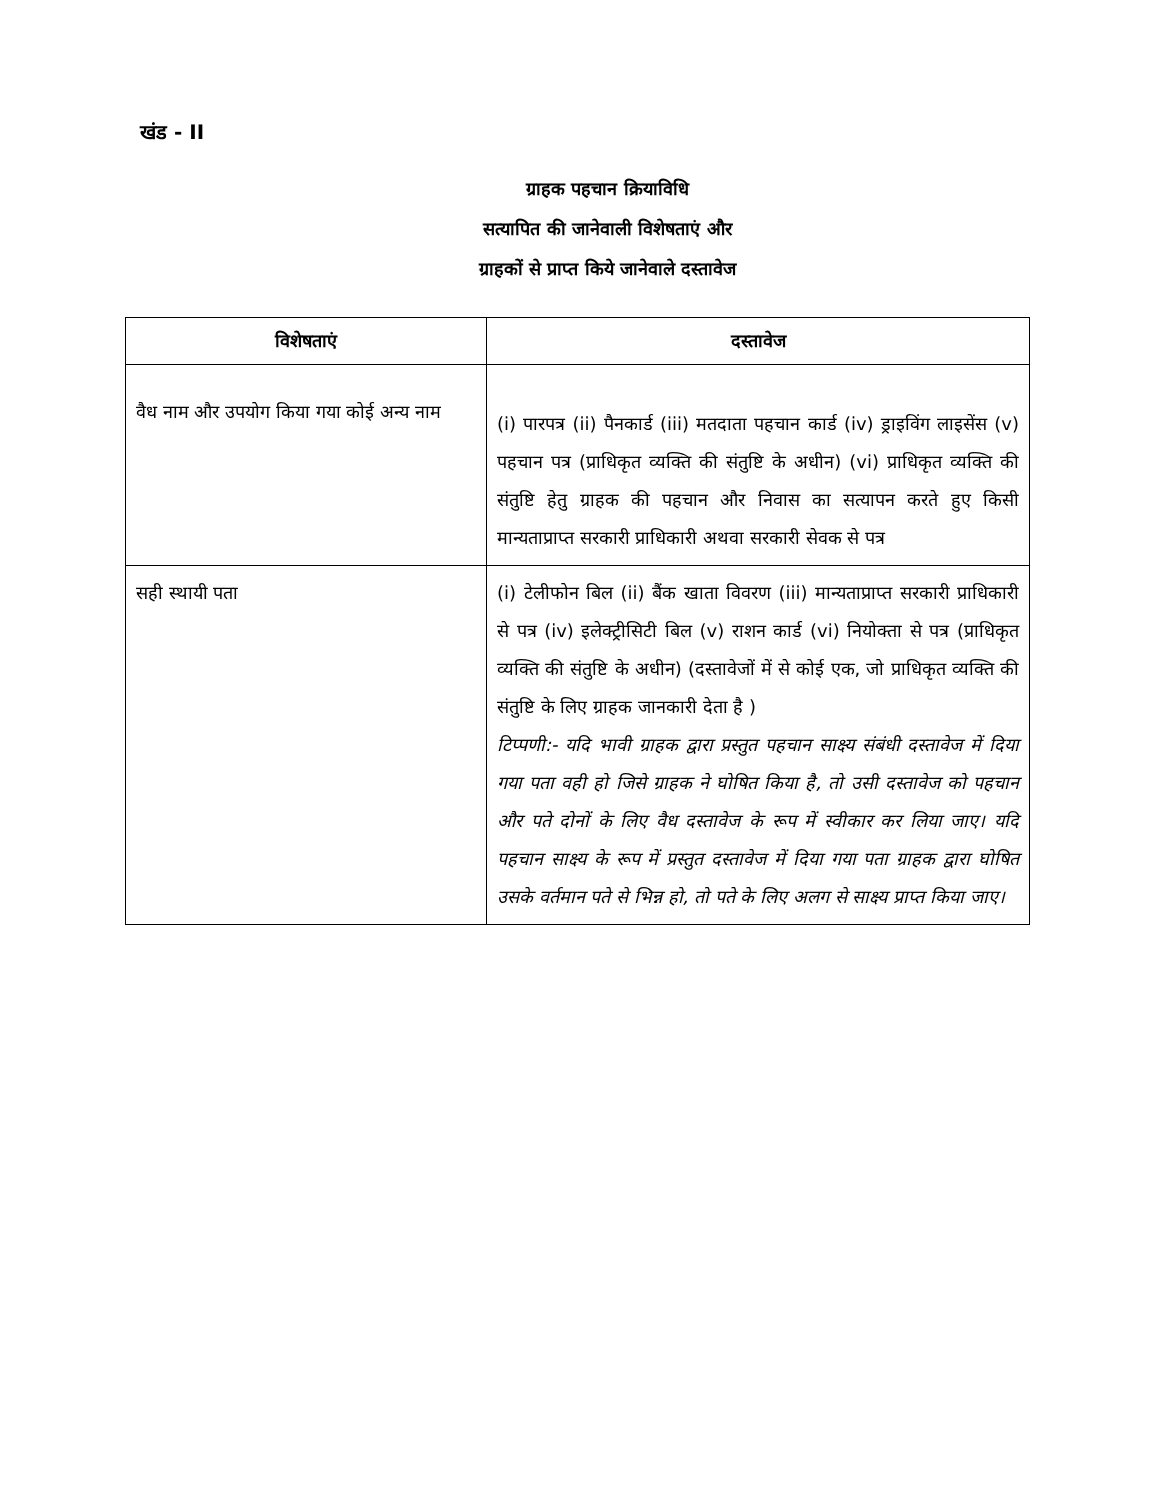खंड - II
ग्राहक पहचान क्रियाविधि
सत्यापित की जानेवाली विशेषताएं और
ग्राहकों से प्राप्त किये जानेवाले दस्तावेज
| विशेषताएं | दस्तावेज |
| --- | --- |
| वैध नाम और उपयोग किया गया कोई अन्य नाम | (i) पारपत्र (ii) पैनकार्ड (iii) मतदाता पहचान कार्ड (iv) ड्राइविंग लाइसेंस (v) पहचान पत्र (प्राधिकृत व्यक्ति की संतुष्टि के अधीन) (vi) प्राधिकृत व्यक्ति की संतुष्टि हेतु ग्राहक की पहचान और निवास का सत्यापन करते हुए किसी मान्यताप्राप्त सरकारी प्राधिकारी अथवा सरकारी सेवक से पत्र |
| सही स्थायी पता | (i) टेलीफोन बिल (ii) बैंक खाता विवरण (iii) मान्यताप्राप्त सरकारी प्राधिकारी से पत्र (iv) इलेक्ट्रीसिटी बिल (v) राशन कार्ड (vi) नियोक्ता से पत्र (प्राधिकृत व्यक्ति की संतुष्टि के अधीन) (दस्तावेजों में से कोई एक, जो प्राधिकृत व्यक्ति की संतुष्टि के लिए ग्राहक जानकारी देता है ) टिप्पणी:- यदि भावी ग्राहक द्वारा प्रस्तुत पहचान साक्ष्य संबंधी दस्तावेज में दिया गया पता वही हो जिसे ग्राहक ने घोषित किया है, तो उसी दस्तावेज को पहचान और पते दोनों के लिए वैध दस्तावेज के रूप में स्वीकार कर लिया जाए। यदि पहचान साक्ष्य के रूप में प्रस्तुत दस्तावेज में दिया गया पता ग्राहक द्वारा घोषित उसके वर्तमान पते से भिन्न हो, तो पते के लिए अलग से साक्ष्य प्राप्त किया जाए। |